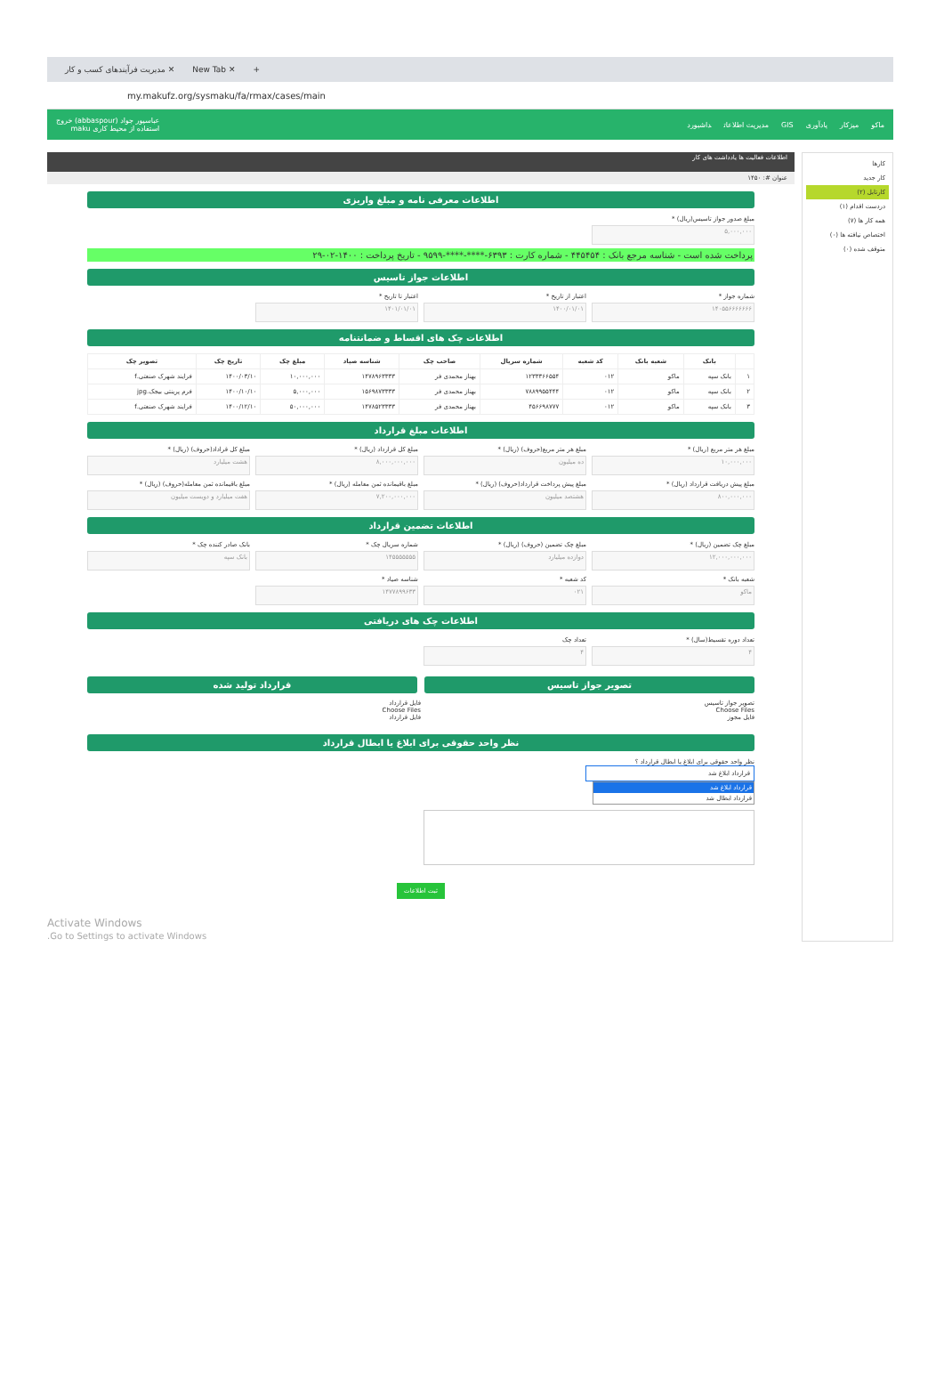مدیریت فرآیندهای کسب و کار ✕ New Tab ✕ +
my.makufz.org/sysmaku/fa/rmax/cases/main
ماکو میزکار یادآوری GIS مدیریت اطلاعات داشبورد
عباسپور جواد (abbaspour) خروج
استفاده از محیط کاری maku
کارها
کار جدید
کارتابل (۲)
دردست اقدام (۱)
همه کار ها (۷)
اختصاص نیافته ها (۰)
متوقف شده (۰)
اطلاعات فعالیت ها یادداشت های کار
عنوان #: ۱۴۵۰
اطلاعات معرفی نامه و مبلغ واریزی
مبلغ صدور جواز تاسیس(ریال) *
۵,۰۰۰,۰۰۰
پرداخت شده است - شناسه مرجع بانک : ۴۴۵۴۵۴ - شماره کارت : ۶۳۹۳-****-****-۹۵۹۹ - تاریخ پرداخت : ۱۴۰۰-۰۲-۲۹
اطلاعات جواز تاسیس
شماره جواز *
۱۴۰۵۵۶۶۶۶۶۶۶
اعتبار از تاریخ *
۱۴۰۰/۰۱/۰۱
اعتبار تا تاریخ *
۱۴۰۱/۰۱/۰۱
اطلاعات چک های اقساط و ضمانتنامه
| | بانک | شعبه بانک | کد شعبه | شماره سریال | صاحب چک | شناسه صیاد | مبلغ چک | تاریخ چک | تصویر چک |
| --- | --- | --- | --- | --- | --- | --- | --- | --- | --- |
| ۱ | بانک سپه | ماکو | ۰۱۲ | ۱۲۳۳۳۶۶۵۵۴ | بهناز محمدی فر | ۱۴۷۸۹۶۳۳۳۳ | ۱۰,۰۰۰,۰۰۰ | ۱۴۰۰/۰۳/۱۰ | فرایند شهرک صنعتی.f |
| ۲ | بانک سپه | ماکو | ۰۱۲ | ۷۸۸۹۹۵۵۴۴۴ | بهناز محمدی فر | ۱۵۶۹۸۷۳۳۳۳ | ۵,۰۰۰,۰۰۰ | ۱۴۰۰/۱۰/۱۰ | فرم پرینتی بیجک.jpg |
| ۳ | بانک سپه | ماکو | ۰۱۲ | ۴۵۶۶۹۸۷۷۷ | بهناز محمدی فر | ۱۴۷۸۵۲۳۳۳۳ | ۵۰,۰۰۰,۰۰۰ | ۱۴۰۰/۱۲/۱۰ | فرایند شهرک صنعتی.f |
اطلاعات مبلغ قرارداد
مبلغ هر متر مربع (ریال) *
۱۰,۰۰۰,۰۰۰
مبلغ هر متر مربع(حروف) (ریال) *
ده میلیون
مبلغ کل قرارداد (ریال) *
۸,۰۰۰,۰۰۰,۰۰۰
مبلغ کل قراداد(حروف) (ریال) *
هشت میلیارد
مبلغ پیش دریافت قرارداد (ریال) *
۸۰۰,۰۰۰,۰۰۰
مبلغ پیش پرداخت قرارداد(حروف) (ریال) *
هشتصد میلیون
مبلغ باقیمانده ثمن معامله (ریال) *
۷,۲۰۰,۰۰۰,۰۰۰
مبلغ باقیمانده ثمن معامله(حروف) (ریال) *
هفت میلیارد و دویست میلیون
اطلاعات تضمین قرارداد
مبلغ چک تضمین (ریال) *
۱۲,۰۰۰,۰۰۰,۰۰۰
مبلغ چک تضمین (حروف) (ریال) *
دوازده میلیارد
شماره سریال چک *
۱۴۵۵۵۵۵۵۵
بانک صادر کننده چک *
بانک سپه
شعبه بانک *
ماکو
کد شعبه *
۰۲۱
شناسه صیاد *
۱۴۷۷۸۹۹۶۳۳
اطلاعات چک های دریافتی
تعداد دوره تقسیط(سال) *
۴
تعداد چک
۴
تصویر جواز تاسیس
تصویر جواز تاسیس
Choose Files
فایل مجوز
قرارداد تولید شده
فایل قرارداد
Choose Files
فایل قرارداد
نظر واحد حقوقی برای ابلاغ یا ابطال قرارداد
نظر واحد حقوقی برای ابلاغ یا ابطال قرارداد ؟
قرارداد ابلاغ شد
قرارداد ابلاغ شد
قرارداد ابطال شد
ثبت اطلاعات
Activate Windows
Go to Settings to activate Windows.